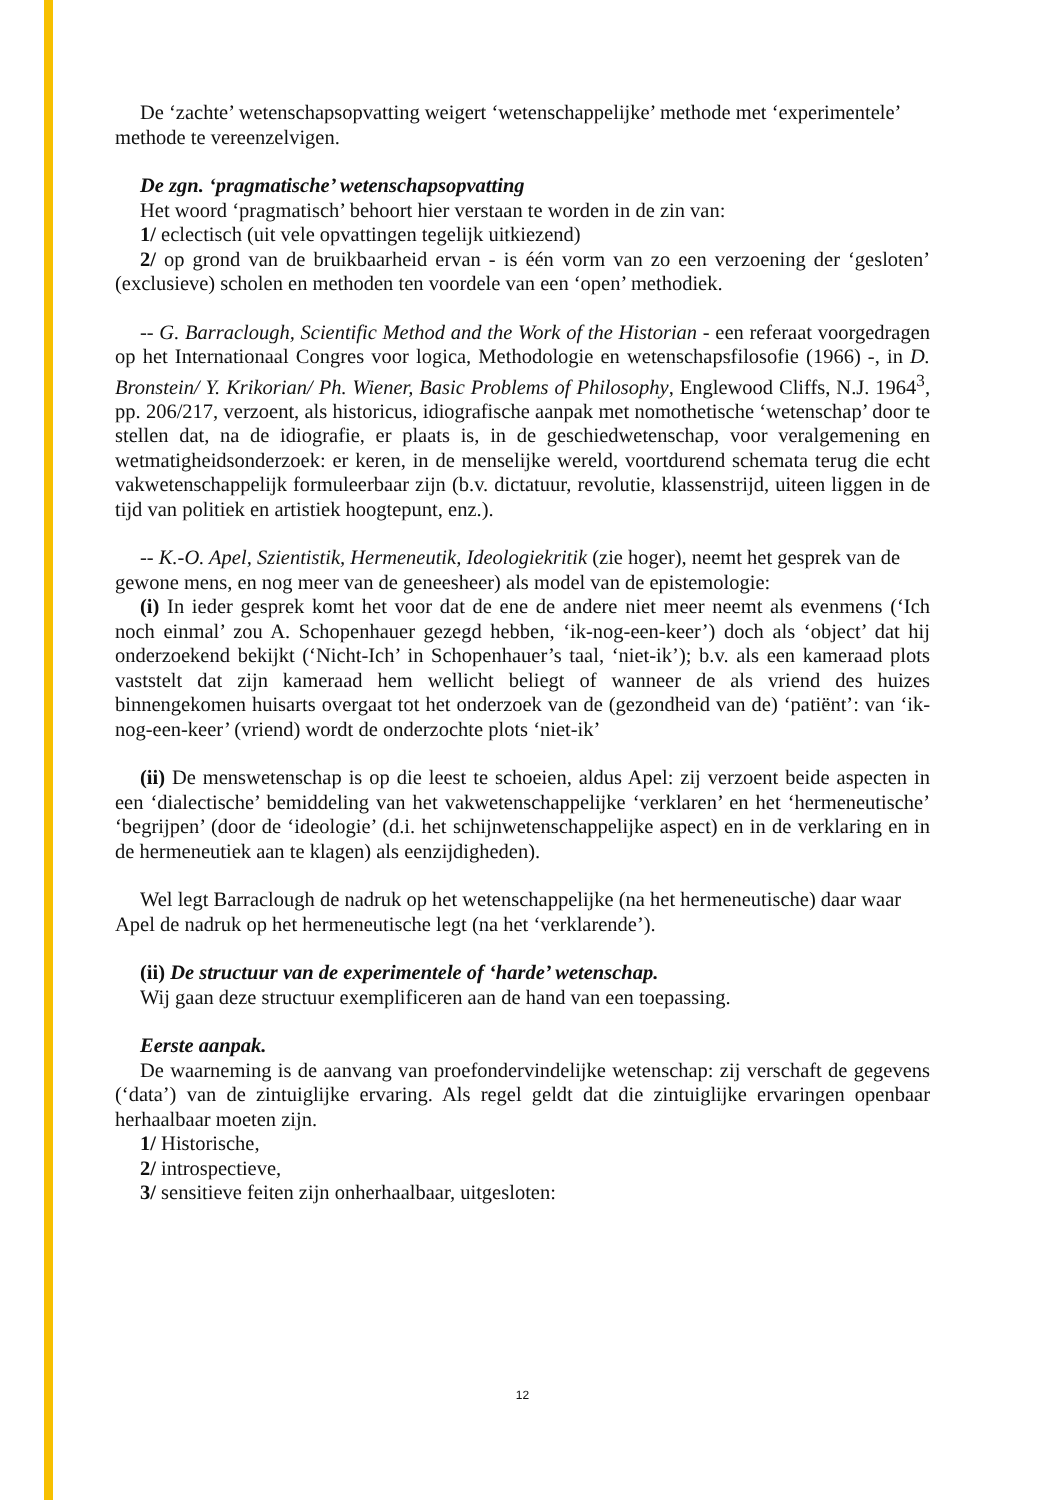De ‘zachte’ wetenschapsopvatting weigert ‘wetenschappelijke’ methode met ‘experimentele’ methode te vereenzelvigen.
De zgn. ‘pragmatische’ wetenschapsopvatting
Het woord ‘pragmatisch’ behoort hier verstaan te worden in de zin van:
1/ eclectisch (uit vele opvattingen tegelijk uitkiezend)
2/ op grond van de bruikbaarheid ervan - is één vorm van zo een verzoening der ‘gesloten’ (exclusieve) scholen en methoden ten voordele van een ‘open’ methodiek.
-- G. Barraclough, Scientific Method and the Work of the Historian - een referaat voorgedragen op het Internationaal Congres voor logica, Methodologie en wetenschapsfilosofie (1966) -, in D. Bronstein/ Y. Krikorian/ Ph. Wiener, Basic Problems of Philosophy, Englewood Cliffs, N.J. 1964<sup>3</sup>, pp. 206/217, verzoent, als historicus, idiografische aanpak met nomothetische ‘wetenschap’ door te stellen dat, na de idiografie, er plaats is, in de geschiedwetenschap, voor veralgemening en wetmatigheidsonderzoek: er keren, in de menselijke wereld, voortdurend schemata terug die echt vakwetenschappelijk formuleerbaar zijn (b.v. dictatuur, revolutie, klassenstrijd, uiteen liggen in de tijd van politiek en artistiek hoogtepunt, enz.).
-- K.-O. Apel, Szientistik, Hermeneutik, Ideologiekritik (zie hoger), neemt het gesprek van de gewone mens, en nog meer van de geneesheer) als model van de epistemologie:
(i) In ieder gesprek komt het voor dat de ene de andere niet meer neemt als evenmens (‘Ich noch einmal’ zou A. Schopenhauer gezegd hebben, ‘ik-nog-een-keer’) doch als ‘object’ dat hij onderzoekend bekijkt (‘Nicht-Ich’ in Schopenhauer’s taal, ‘niet-ik’); b.v. als een kameraad plots vaststelt dat zijn kameraad hem wellicht beliegt of wanneer de als vriend des huizes binnengekomen huisarts overgaat tot het onderzoek van de (gezondheid van de) ‘patiënt’: van ‘ik-nog-een-keer’ (vriend) wordt de onderzochte plots ‘niet-ik’
(ii) De menswetenschap is op die leest te schoeien, aldus Apel: zij verzoent beide aspecten in een ‘dialectische’ bemiddeling van het vakwetenschappelijke ‘verklaren’ en het ‘hermeneutische’ ‘begrijpen’ (door de ‘ideologie’ (d.i. het schijnwetenschappelijke aspect) en in de verklaring en in de hermeneutiek aan te klagen) als eenzijdigheden).
Wel legt Barraclough de nadruk op het wetenschappelijke (na het hermeneutische) daar waar Apel de nadruk op het hermeneutische legt (na het ‘verklarende’).
(ii) De structuur van de experimentele of ‘harde’ wetenschap.
Wij gaan deze structuur exemplificeren aan de hand van een toepassing.
Eerste aanpak.
De waarneming is de aanvang van proefondervindelijke wetenschap: zij verschaft de gegevens (‘data’) van de zintuiglijke ervaring. Als regel geldt dat die zintuiglijke ervaringen openbaar herhaalbaar moeten zijn.
1/ Historische,
2/ introspectieve,
3/ sensitieve feiten zijn onherhaalbaar, uitgesloten:
12